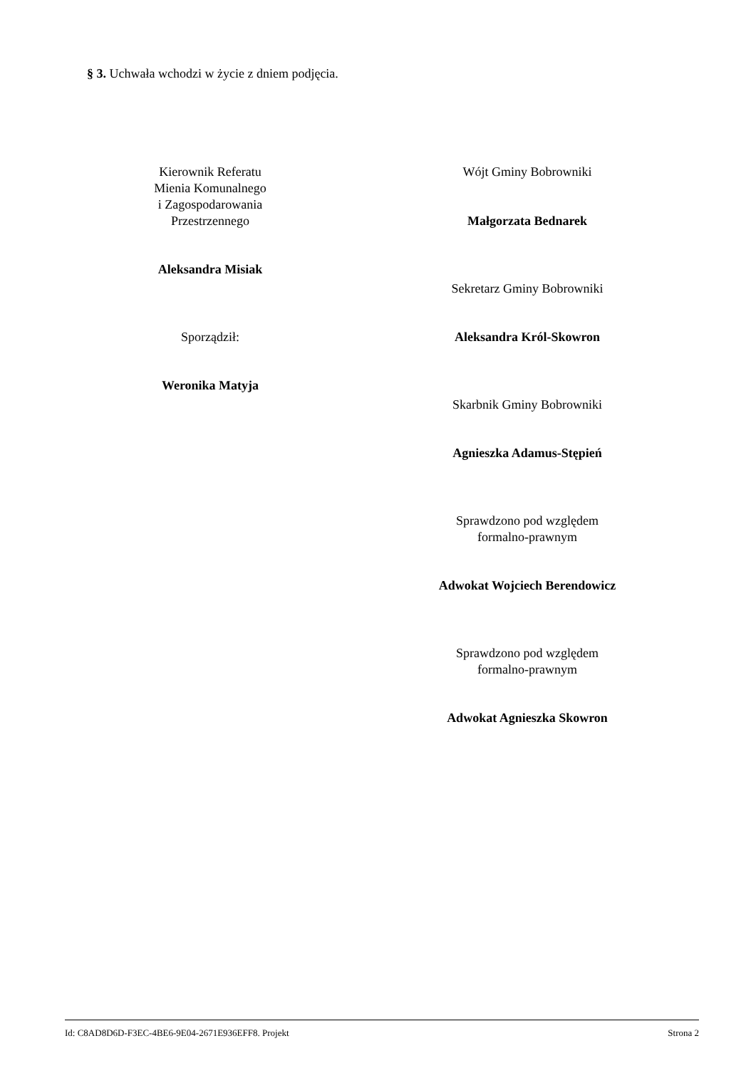§ 3. Uchwała wchodzi w życie z dniem podjęcia.
Kierownik Referatu
Mienia Komunalnego
i Zagospodarowania
Przestrzennego
Aleksandra Misiak
Sporządził:
Weronika Matyja
Wójt Gminy Bobrowniki
Małgorzata Bednarek
Sekretarz Gminy Bobrowniki
Aleksandra Król-Skowron
Skarbnik Gminy Bobrowniki
Agnieszka Adamus-Stępień
Sprawdzono pod względem
formalno-prawnym
Adwokat Wojciech Berendowicz
Sprawdzono pod względem
formalno-prawnym
Adwokat Agnieszka Skowron
Id: C8AD8D6D-F3EC-4BE6-9E04-2671E936EFF8. Projekt Strona 2